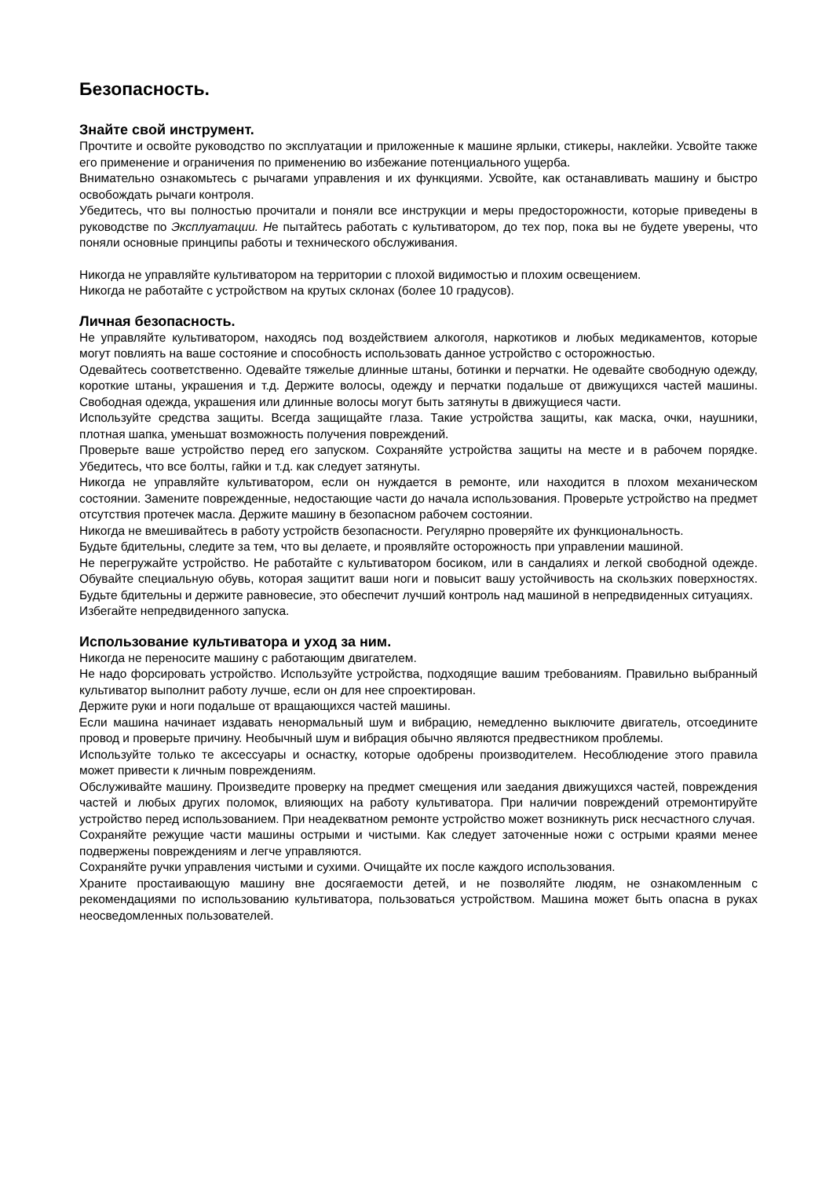Безопасность.
Знайте свой инструмент.
Прочтите и освойте руководство по эксплуатации и приложенные к машине ярлыки, стикеры, наклейки. Усвойте также его применение и ограничения по применению во избежание потенциального ущерба.
Внимательно ознакомьтесь с рычагами управления и их функциями. Усвойте, как останавливать машину и быстро освобождать рычаги контроля.
Убедитесь, что вы полностью прочитали и поняли все инструкции и меры предосторожности, которые приведены в руководстве по Эксплуатации. Не пытайтесь работать с культиватором, до тех пор, пока вы не будете уверены, что поняли основные принципы работы и технического обслуживания.
Никогда не управляйте культиватором на территории с плохой видимостью и плохим освещением.
Никогда не работайте с устройством на крутых склонах (более 10 градусов).
Личная безопасность.
Не управляйте культиватором, находясь под воздействием алкоголя, наркотиков и любых медикаментов, которые могут повлиять на ваше состояние и способность использовать данное устройство с осторожностью.
Одевайтесь соответственно. Одевайте тяжелые длинные штаны, ботинки и перчатки. Не одевайте свободную одежду, короткие штаны, украшения и т.д. Держите волосы, одежду и перчатки подальше от движущихся частей машины. Свободная одежда, украшения или длинные волосы могут быть затянуты в движущиеся части.
Используйте средства защиты. Всегда защищайте глаза. Такие устройства защиты, как маска, очки, наушники, плотная шапка, уменьшат возможность получения повреждений.
Проверьте ваше устройство перед его запуском. Сохраняйте устройства защиты на месте и в рабочем порядке. Убедитесь, что все болты, гайки и т.д. как следует затянуты.
Никогда не управляйте культиватором, если он нуждается в ремонте, или находится в плохом механическом состоянии. Замените поврежденные, недостающие части до начала использования. Проверьте устройство на предмет отсутствия протечек масла. Держите машину в безопасном рабочем состоянии.
Никогда не вмешивайтесь в работу устройств безопасности. Регулярно проверяйте их функциональность.
Будьте бдительны, следите за тем, что вы делаете, и проявляйте осторожность при управлении машиной.
Не перегружайте устройство. Не работайте с культиватором босиком, или в сандалиях и легкой свободной одежде. Обувайте специальную обувь, которая защитит ваши ноги и повысит вашу устойчивость на скользких поверхностях. Будьте бдительны и держите равновесие, это обеспечит лучший контроль над машиной в непредвиденных ситуациях.
Избегайте непредвиденного запуска.
Использование культиватора и уход за ним.
Никогда не переносите машину с работающим двигателем.
Не надо форсировать устройство. Используйте устройства, подходящие вашим требованиям. Правильно выбранный культиватор выполнит работу лучше, если он для нее спроектирован.
Держите руки и ноги подальше от вращающихся частей машины.
Если машина начинает издавать ненормальный шум и вибрацию, немедленно выключите двигатель, отсоедините провод и проверьте причину. Необычный шум и вибрация обычно являются предвестником проблемы.
Используйте только те аксессуары и оснастку, которые одобрены производителем. Несоблюдение этого правила может привести к личным повреждениям.
Обслуживайте машину. Произведите проверку на предмет смещения или заедания движущихся частей, повреждения частей и любых других поломок, влияющих на работу культиватора. При наличии повреждений отремонтируйте устройство перед использованием. При неадекватном ремонте устройство может возникнуть риск несчастного случая.
Сохраняйте режущие части машины острыми и чистыми. Как следует заточенные ножи с острыми краями менее подвержены повреждениям и легче управляются.
Сохраняйте ручки управления чистыми и сухими. Очищайте их после каждого использования.
Храните простаивающую машину вне досягаемости детей, и не позволяйте людям, не ознакомленным с рекомендациями по использованию культиватора, пользоваться устройством. Машина может быть опасна в руках неосведомленных пользователей.